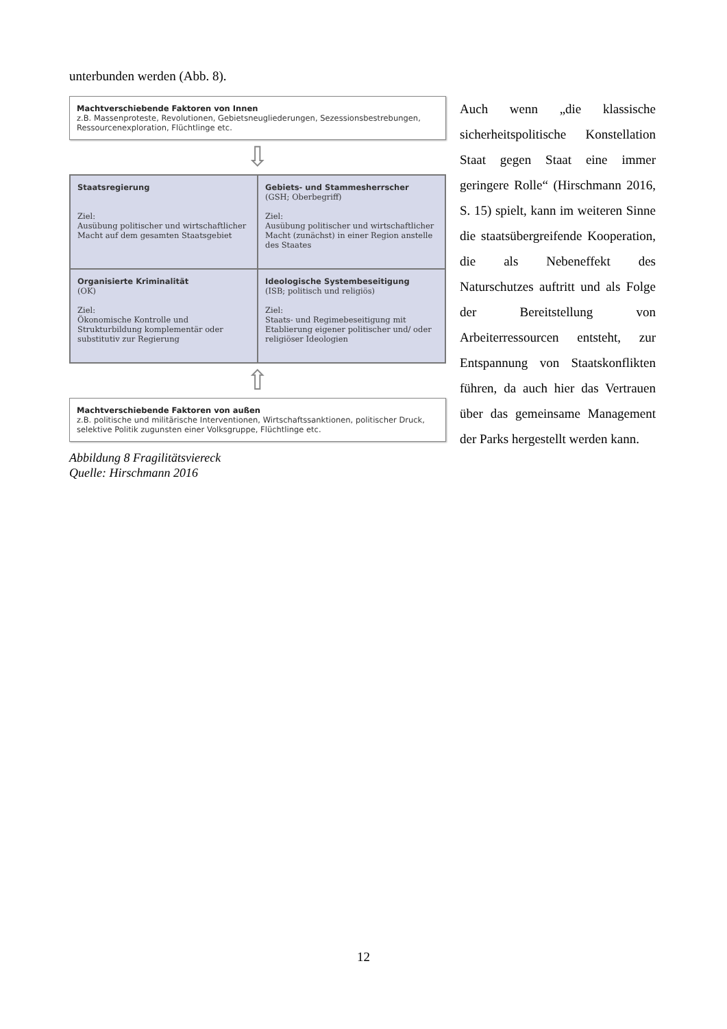unterbunden werden (Abb. 8).
Machtverschiebende Faktoren von Innen
z.B. Massenproteste, Revolutionen, Gebietsneugliederungen, Sezessionsbestrebungen, Ressourcenexploration, Flüchtlinge etc.
⇩
Staatsregierung
Ziel:
Ausübung politischer und wirtschaftlicher Macht auf dem gesamten Staatsgebiet
Gebiets- und Stammesherrscher
(GSH; Oberbegriff)
Ziel:
Ausübung politischer und wirtschaftlicher Macht (zunächst) in einer Region anstelle des Staates
Organisierte Kriminalität
(OK)
Ziel:
Ökonomische Kontrolle und Strukturbildung komplementär oder substitutiv zur Regierung
Ideologische Systembeseitigung
(ISB; politisch und religiös)
Ziel:
Staats- und Regimebeseitigung mit Etablierung eigener politischer und/ oder religiöser Ideologien
⇧
Machtverschiebende Faktoren von außen
z.B. politische und militärische Interventionen, Wirtschaftssanktionen, politischer Druck, selektive Politik zugunsten einer Volksgruppe, Flüchtlinge etc.
Abbildung 8 Fragilitätsviereck
Quelle: Hirschmann 2016
Auch wenn „die klassische sicherheitspolitische Konstellation Staat gegen Staat eine immer geringere Rolle“ (Hirschmann 2016, S. 15) spielt, kann im weiteren Sinne die staatsübergreifende Kooperation, die als Nebeneffekt des Naturschutzes auftritt und als Folge der Bereitstellung von Arbeiterressourcen entsteht, zur Entspannung von Staatskonflikten führen, da auch hier das Vertrauen über das gemeinsame Management der Parks hergestellt werden kann.
12